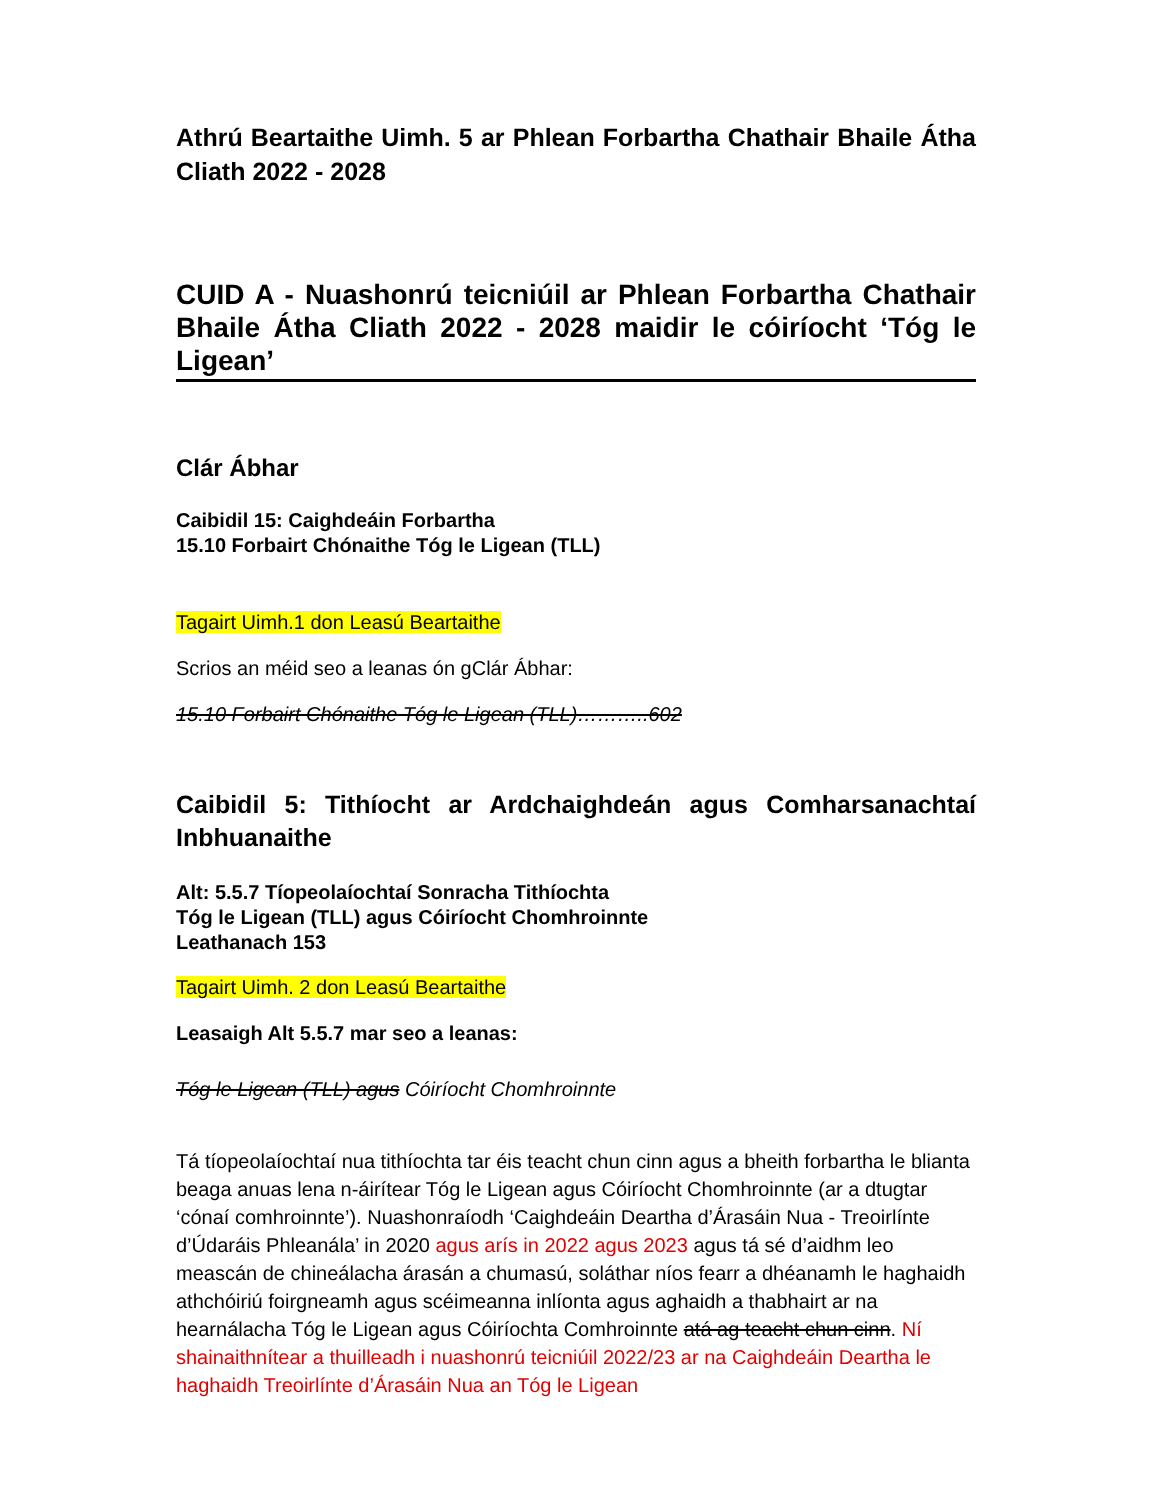Athrú Beartaithe Uimh. 5 ar Phlean Forbartha Chathair Bhaile Átha Cliath 2022 - 2028
CUID A - Nuashonrú teicniúil ar Phlean Forbartha Chathair Bhaile Átha Cliath 2022 - 2028 maidir le cóiríocht ‘Tóg le Ligean’
Clár Ábhar
Caibidil 15: Caighdeáin Forbartha
15.10 Forbairt Chónaithe Tóg le Ligean (TLL)
Tagairt Uimh.1 don Leasú Beartaithe
Scrios an méid seo a leanas ón gClár Ábhar:
15.10 Forbairt Chónaithe Tóg le Ligean (TLL)………..602
Caibidil 5: Tithíocht ar Ardchaighdeán agus Comharsanachtaí Inbhuanaithe
Alt: 5.5.7 Tíopeolaíochtaí Sonracha Tithíochta
Tóg le Ligean (TLL) agus Cóiríocht Chomhroinnte
Leathanach 153
Tagairt Uimh. 2 don Leasú Beartaithe
Leasaigh Alt 5.5.7 mar seo a leanas:
Tóg le Ligean (TLL) agus Cóiríocht Chomhroinnte
Tá tíopeolaíochtaí nua tithíochta tar éis teacht chun cinn agus a bheith forbartha le blianta beaga anuas lena n-áirítear Tóg le Ligean agus Cóiríocht Chomhroinnte (ar a dtugtar ‘cónaí comhroinnte’). Nuashonraíodh ‘Caighdeáin Deartha d’Árasáin Nua - Treoirlínte d’Údaráis Phleanála’ in 2020 agus arís in 2022 agus 2023 agus tá sé d’aidhm leo meascán de chineálacha árasán a chumasú, soláthar níos fearr a dhéanamh le haghaidh athchóiriú foirgneamh agus scéimeanna inlíonta agus aghaidh a thabhairt ar na hearnálacha Tóg le Ligean agus Cóiríochta Comhroinnte atá ag teacht chun cinn. Ní shainaithnítear a thuilleadh i nuashonrú teicniúil 2022/23 ar na Caighdeáin Deartha le haghaidh Treoirlínte d’Árasáin Nua an Tóg le Ligean